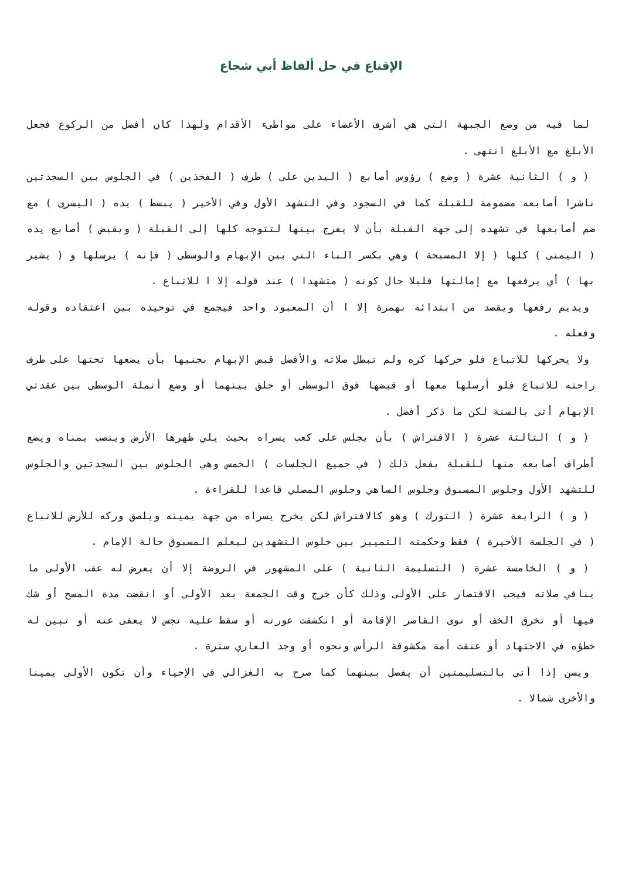الإقناع في حل ألفاظ أبي شجاع
لما فيه من وضع الجبهة التي هي أشرف الأعضاء على مواطىء الأقدام ولهذا كان أفضل من الركوع فجعل الأبلغ مع الأبلغ انتهى .
( و ) الثانية عشرة ( وضع ) رؤوس أصابع ( اليدين على ) طرف ( الفخذين ) في الجلوس بين السجدتين ناشرا أصابعه مضمومة للقبلة كما في السجود وفي التشهد الأول وفي الأخير ( يبسط ) يده ( اليسرى ) مع ضم أصابعها في تشهده إلى جهة القبلة بأن لا يفرج بينها لتتوجه كلها إلى القبلة ( ويقبض ) أصابع يده ( اليمنى ) كلها ( إلا المسبحة ) وهي بكسر الباء التي بين الإبهام والوسطى ( فإنه ) يرسلها و ( يشير بها ) أي يرفعها مع إمالتها قليلا حال كونه ( متشهدا ) عند قوله إلا ا للاتباع .
ويديم رفعها ويقصد من ابتدائه بهمزة إلا ا أن المعبود واحد فيجمع في توحيده بين اعتقاده وقوله وفعله .
ولا يحركها للاتباع فلو حركها كره ولم تبطل صلاته والأفضل قبض الإبهام بجنبها بأن يضعها تحتها على طرف راحته للاتباع فلو أرسلها معها أو قبضها فوق الوسطى أو حلق بينهما أو وضع أنملة الوسطى بين عقدتي الإبهام أتى بالسنة لكن ما ذكر أفضل .
( و ) الثالثة عشرة ( الافتراش ) بأن يجلس على كعب يسراه بحيث يلي ظهرها الأرض وينصب يمناه ويضع أطراف أصابعه منها للقبلة يفعل ذلك ( في جميع الجلسات ) الخمس وهي الجلوس بين السجدتين والجلوس للتشهد الأول وجلوس المسبوق وجلوس الساهي وجلوس المصلي قاعدا للقراءة .
( و ) الرابعة عشرة ( التورك ) وهو كالافتراش لكن يخرج يسراه من جهة يمينه ويلصق وركه للأرض للاتباع ( في الجلسة الأخيرة ) فقط وحكمته التمييز بين جلوس التشهدين ليعلم المسبوق حالة الإمام .
( و ) الخامسة عشرة ( التسليمة الثانية ) على المشهور في الروضة إلا أن يعرض له عقب الأولى ما ينافي صلاته فيجب الاقتصار على الأولى وذلك كأن خرج وقت الجمعة بعد الأولى أو انقضت مدة المسح أو شك فيها أو تخرق الخف أو نوى القاصر الإقامة أو انكشفت عورته أو سقط عليه نجس لا يعفى عنه أو تبين له خطؤه في الاجتهاد أو عتقت أمة مكشوفة الرأس ونحوه أو وجد العاري سترة .
ويسن إذا أتى بالتسليمتين أن يفصل بينهما كما صرح به الغزالي في الإحياء وأن تكون الأولى يمينا والأخرى شمالا .